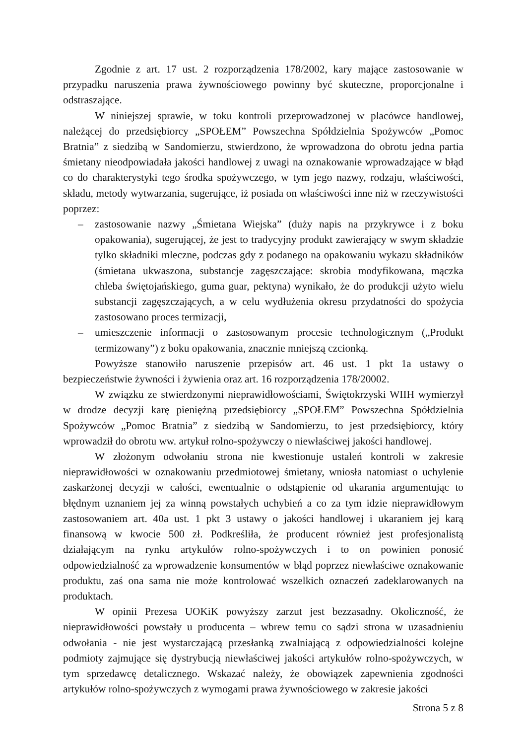Zgodnie z art. 17 ust. 2 rozporządzenia 178/2002, kary mające zastosowanie w przypadku naruszenia prawa żywnościowego powinny być skuteczne, proporcjonalne i odstraszające.
W niniejszej sprawie, w toku kontroli przeprowadzonej w placówce handlowej, należącej do przedsiębiorcy „SPOŁEM” Powszechna Spółdzielnia Spożywców „Pomoc Bratnia” z siedzibą w Sandomierzu, stwierdzono, że wprowadzona do obrotu jedna partia śmietany nieodpowiadała jakości handlowej z uwagi na oznakowanie wprowadzające w błąd co do charakterystyki tego środka spożywczego, w tym jego nazwy, rodzaju, właściwości, składu, metody wytwarzania, sugerujące, iż posiada on właściwości inne niż w rzeczywistości poprzez:
– zastosowanie nazwy „Śmietana Wiejska” (duży napis na przykrywce i z boku opakowania), sugerującej, że jest to tradycyjny produkt zawierający w swym składzie tylko składniki mleczne, podczas gdy z podanego na opakowaniu wykazu składników (śmietana ukwaszona, substancje zagęszczające: skrobia modyfikowana, mączka chleba świętojańskiego, guma guar, pektyna) wynikało, że do produkcji użyto wielu substancji zagęszczających, a w celu wydłużenia okresu przydatności do spożycia zastosowano proces termizacji,
– umieszczenie informacji o zastosowanym procesie technologicznym („Produkt termizowany”) z boku opakowania, znacznie mniejszą czcionką.
Powyższe stanowiło naruszenie przepisów art. 46 ust. 1 pkt 1a ustawy o bezpieczeństwie żywności i żywienia oraz art. 16 rozporządzenia 178/20002.
W związku ze stwierdzonymi nieprawidłowościami, Świętokrzyski WIIH wymierzył w drodze decyzji karę pieniężną przedsiębiorcy „SPOŁEM” Powszechna Spółdzielnia Spożywców „Pomoc Bratnia” z siedzibą w Sandomierzu, to jest przedsiębiorcy, który wprowadził do obrotu ww. artykuł rolno-spożywczy o niewłaściwej jakości handlowej.
W złożonym odwołaniu strona nie kwestionuje ustaleń kontroli w zakresie nieprawidłowości w oznakowaniu przedmiotowej śmietany, wniosła natomiast o uchylenie zaskarżonej decyzji w całości, ewentualnie o odstąpienie od ukarania argumentując to błędnym uznaniem jej za winną powstałych uchybień a co za tym idzie nieprawidłowym zastosowaniem art. 40a ust. 1 pkt 3 ustawy o jakości handlowej i ukaraniem jej karą finansową w kwocie 500 zł. Podkreśliła, że producent również jest profesjonalistą działającym na rynku artykułów rolno-spożywczych i to on powinien ponosić odpowiedzialność za wprowadzenie konsumentów w błąd poprzez niewłaściwe oznakowanie produktu, zaś ona sama nie może kontrolować wszelkich oznaczeń zadeklarowanych na produktach.
W opinii Prezesa UOKiK powyższy zarzut jest bezzasadny. Okoliczność, że nieprawidłowości powstały u producenta – wbrew temu co sądzi strona w uzasadnieniu odwołania - nie jest wystarczającą przesłanką zwalniającą z odpowiedzialności kolejne podmioty zajmujące się dystrybucją niewłaściwej jakości artykułów rolno-spożywczych, w tym sprzedawcę detalicznego. Wskazać należy, że obowiązek zapewnienia zgodności artykułów rolno-spożywczych z wymogami prawa żywnościowego w zakresie jakości
Strona 5 z 8